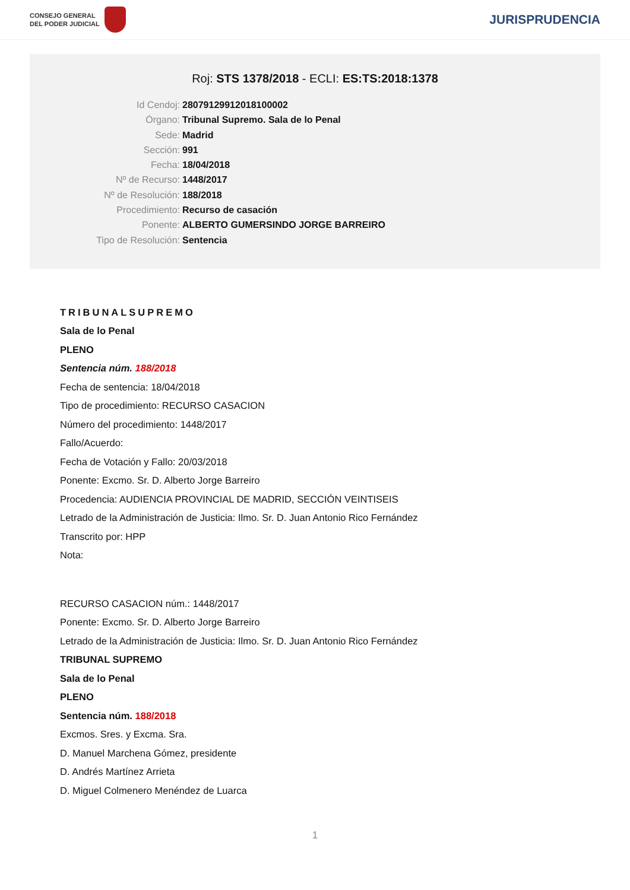CONSEJO GENERAL
DEL PODER JUDICIAL
JURISPRUDENCIA
Roj: STS 1378/2018 - ECLI: ES:TS:2018:1378
Id Cendoj: 28079129912018100002
Órgano: Tribunal Supremo. Sala de lo Penal
Sede: Madrid
Sección: 991
Fecha: 18/04/2018
Nº de Recurso: 1448/2017
Nº de Resolución: 188/2018
Procedimiento: Recurso de casación
Ponente: ALBERTO GUMERSINDO JORGE BARREIRO
Tipo de Resolución: Sentencia
TRIBUNALSUPREMO
Sala de lo Penal
PLENO
Sentencia núm. 188/2018
Fecha de sentencia: 18/04/2018
Tipo de procedimiento: RECURSO CASACION
Número del procedimiento: 1448/2017
Fallo/Acuerdo:
Fecha de Votación y Fallo: 20/03/2018
Ponente: Excmo. Sr. D. Alberto Jorge Barreiro
Procedencia: AUDIENCIA PROVINCIAL DE MADRID, SECCIÓN VEINTISEIS
Letrado de la Administración de Justicia: Ilmo. Sr. D. Juan Antonio Rico Fernández
Transcrito por: HPP
Nota:
RECURSO CASACION núm.: 1448/2017
Ponente: Excmo. Sr. D. Alberto Jorge Barreiro
Letrado de la Administración de Justicia: Ilmo. Sr. D. Juan Antonio Rico Fernández
TRIBUNAL SUPREMO
Sala de lo Penal
PLENO
Sentencia núm. 188/2018
Excmos. Sres. y Excma. Sra.
D. Manuel Marchena Gómez, presidente
D. Andrés Martínez Arrieta
D. Miguel Colmenero Menéndez de Luarca
1